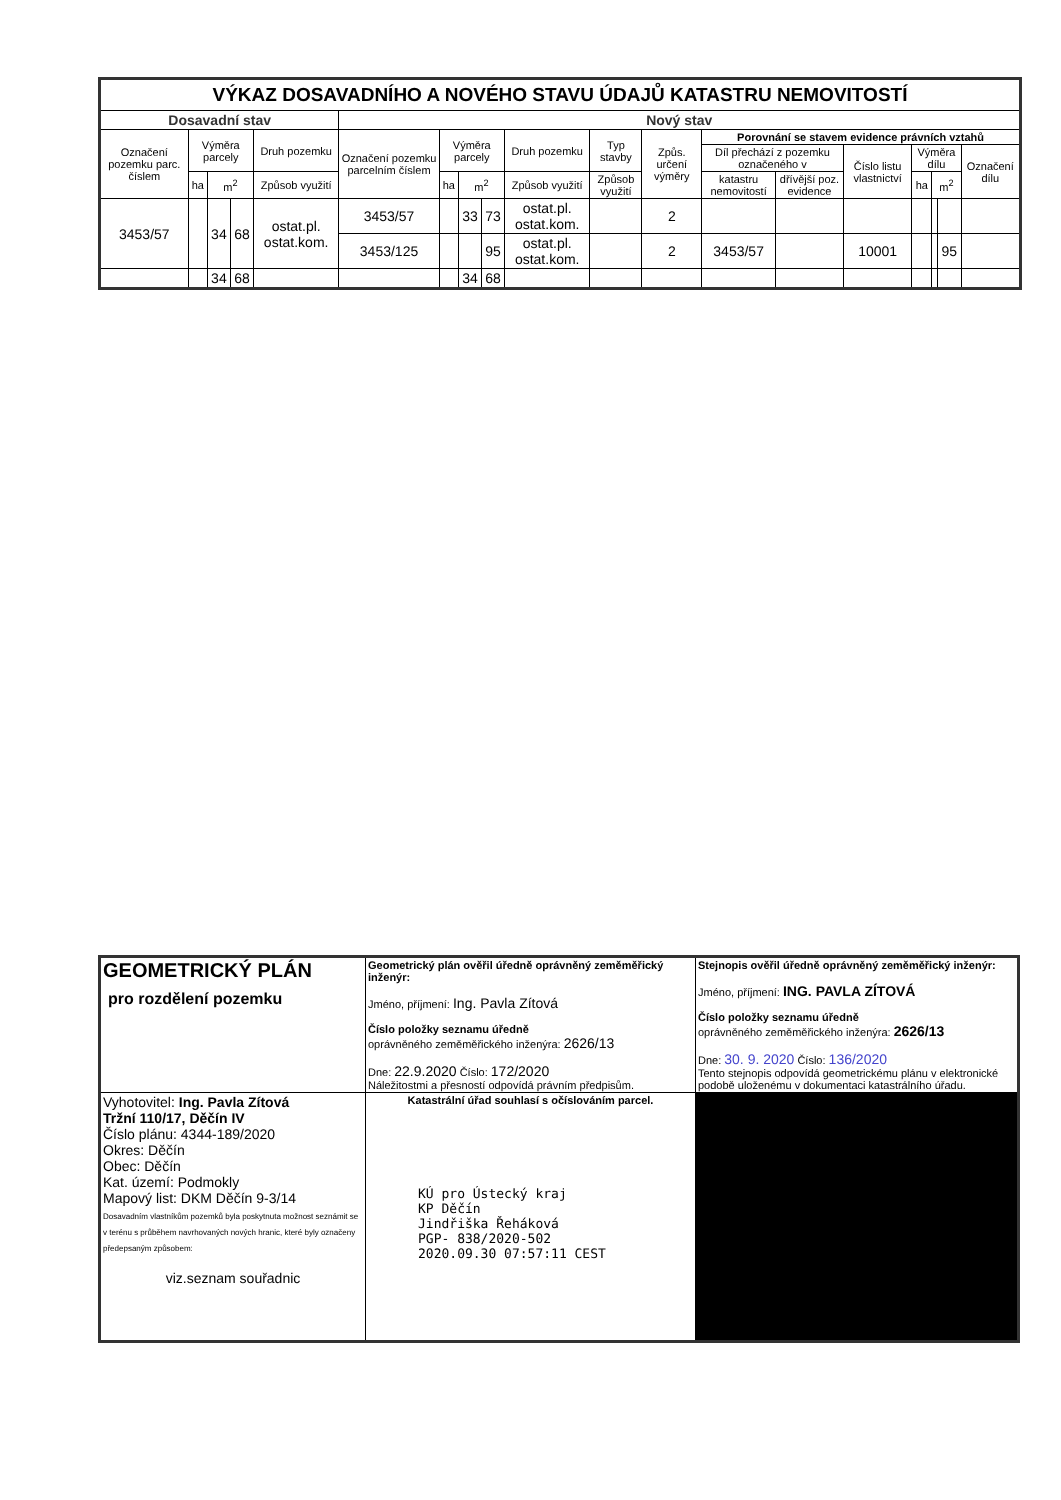| VÝKAZ DOSAVADNÍHO A NOVÉHO STAVU ÚDAJŮ KATASTRU NEMOVITOSTÍ | | | | | | | | | | | | | | | | | | |
| --- | --- | --- | --- | --- | --- | --- | --- | --- | --- | --- | --- | --- | --- | --- | --- | --- | --- | --- |
| Dosavadní stav | | | | | Nový stav | | | | | | | | | | | | | |
| Označení pozemku parc. číslem | Výměra parcely | | | Druh pozemku | Označení pozemku parcelním číslem | Výměra parcely | | | Druh pozemku | Typ stavby | Způs. určení výměry | Porovnání se stavem evidence právních vztahů | | | | | | |
| | | | | | | | | | | | | Díl přechází z pozemku označeného v | | Číslo listu vlastnictví | Výměra dílu | | | Označení dílu |
| | ha | m<sup>2</sup> | | Způsob využití | | ha | m<sup>2</sup> | | Způsob využití | Způsob využití | | katastru nemovitostí | dřívější poz. evidence | | ha | m<sup>2</sup> | | |
| 3453/57 | | 34 | 68 | ostat.pl. ostat.kom. | 3453/57 | | 33 | 73 | ostat.pl. ostat.kom. | | 2 | | | | | | | |
| | | | | | 3453/125 | | | 95 | ostat.pl. ostat.kom. | | 2 | 3453/57 | | 10001 | | | 95 | |
| | | 34 | 68 | | | | 34 | 68 | | | | | | | | | | |
| GEOMETRICKÝ PLÁN pro rozdělení pozemku | Geometrický plán ověřil úředně oprávněný zeměměřický inženýr: Jméno, příjmení: Ing. Pavla Zítová Číslo položky seznamu úředně oprávněného zeměměřického inženýra: 2626/13 Dne: 22.9.2020 Číslo: 172/2020 Náležitostmi a přesností odpovídá právním předpisům. | Stejnopis ověřil úředně oprávněný zeměměřický inženýr: Jméno, příjmení: ING. PAVLA ZÍTOVÁ Číslo položky seznamu úředně oprávněného zeměměřického inženýra: 2626/13 Dne: 30. 9. 2020 Číslo: 136/2020 Tento stejnopis odpovídá geometrickému plánu v elektronické podobě uloženému v dokumentaci katastrálního úřadu. |
| Vyhotovitel: Ing. Pavla Zítová Tržní 110/17, Děčín IV Číslo plánu: 4344-189/2020 Okres: Děčín Obec: Děčín Kat. území: Podmokly Mapový list: DKM Děčín 9-3/14 Dosavadním vlastníkům pozemků byla poskytnuta možnost seznámit se v terénu s průběhem navrhovaných nových hranic, které byly označeny předepsaným způsobem: viz.seznam souřadnic | Katastrální úřad souhlasí s očíslováním parcel. KÚ pro Ústecký kraj KP Děčín Jindřiška Řeháková PGP- 838/2020-502 2020.09.30 07:57:11 CEST | |